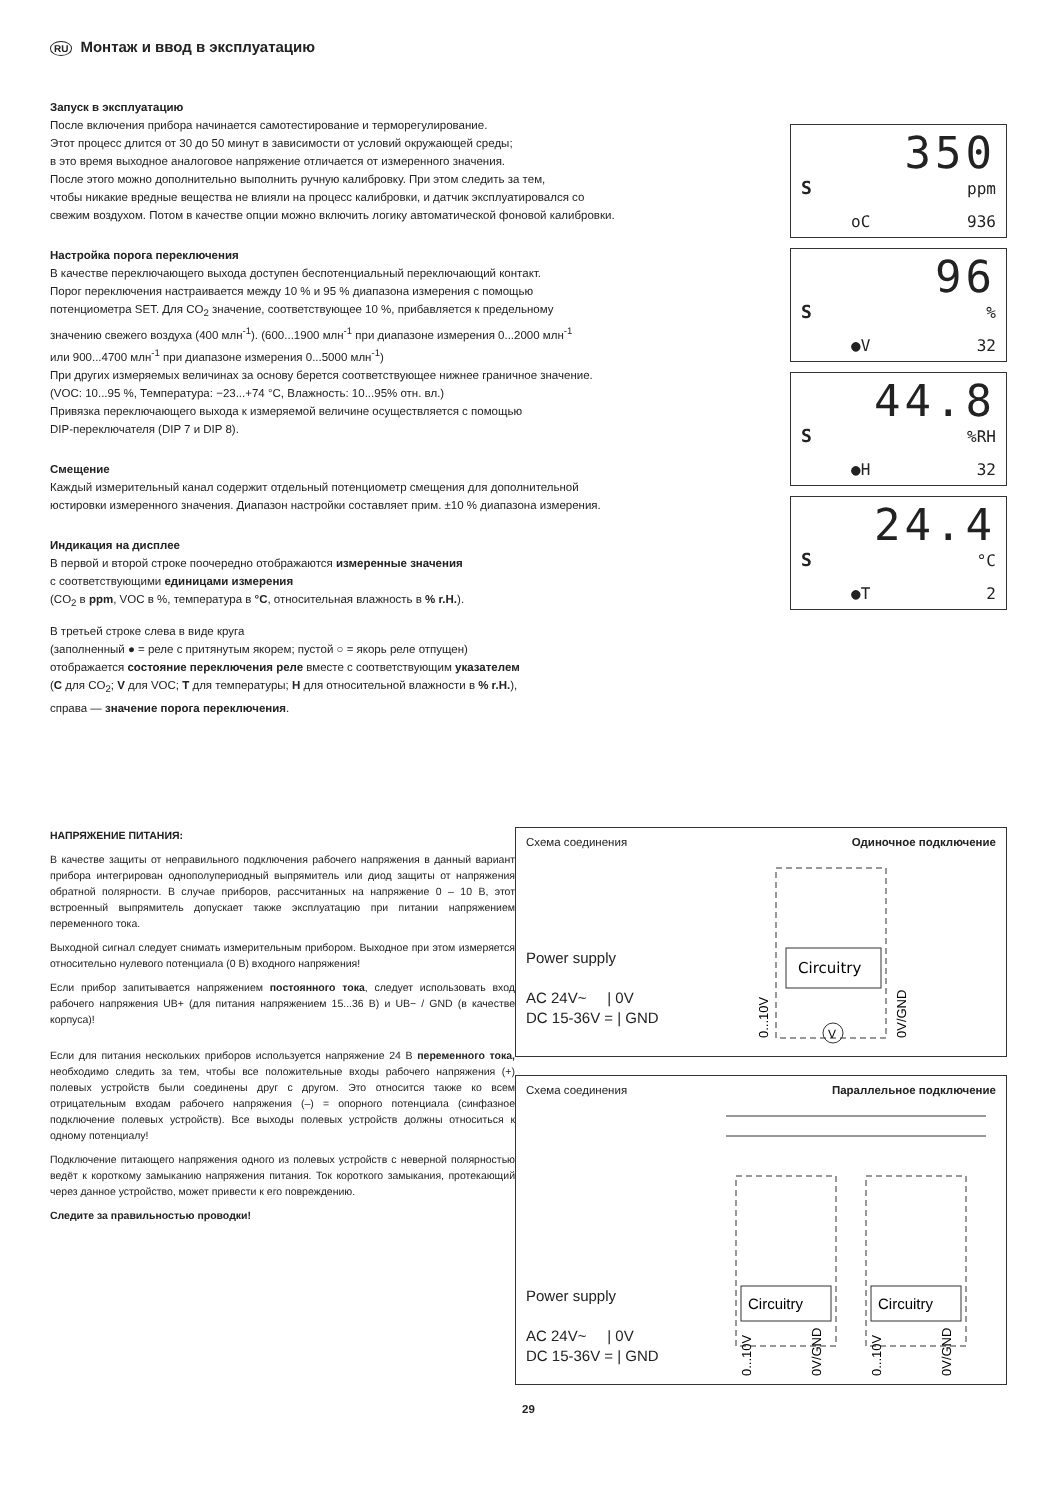RU Монтаж и ввод в эксплуатацию
Запуск в эксплуатацию
После включения прибора начинается самотестирование и терморегулирование.
Этот процесс длится от 30 до 50 минут в зависимости от условий окружающей среды;
в это время выходное аналоговое напряжение отличается от измеренного значения.
После этого можно дополнительно выполнить ручную калибровку. При этом следить за тем,
чтобы никакие вредные вещества не влияли на процесс калибровки, и датчик эксплуатировался со
свежим воздухом. Потом в качестве опции можно включить логику автоматической фоновой калибровки.
Настройка порога переключения
В качестве переключающего выхода доступен беспотенциальный переключающий контакт.
Порог переключения настраивается между 10 % и 95 % диапазона измерения с помощью
потенциометра SET. Для CO<sub>2</sub> значение, соответствующее 10 %, прибавляется к предельному
значению свежего воздуха (400 млн<sup>-1</sup>). (600...1900 млн<sup>-1</sup> при диапазоне измерения 0...2000 млн<sup>-1</sup>
или 900...4700 млн<sup>-1</sup> при диапазоне измерения 0...5000 млн<sup>-1</sup>)
При других измеряемых величинах за основу берется соответствующее нижнее граничное значение.
(VOC: 10...95 %, Температура: −23...+74 °C, Влажность: 10...95% отн. вл.)
Привязка переключающего выхода к измеряемой величине осуществляется с помощью
DIP-переключателя (DIP 7 и DIP 8).
Смещение
Каждый измерительный канал содержит отдельный потенциометр смещения для дополнительной
юстировки измеренного значения. Диапазон настройки составляет прим. ±10 % диапазона измерения.
Индикация на дисплее
В первой и второй строке поочередно отображаются измеренные значения
с соответствующими единицами измерения
(CO<sub>2</sub> в ppm, VOC в %, температура в °C, относительная влажность в % r.H.).
В третьей строке слева в виде круга
(заполненный ● = реле с притянутым якорем; пустой ○ = якорь реле отпущен)
отображается состояние переключения реле вместе с соответствующим указателем
(C для CO<sub>2</sub>; V для VOC; T для температуры; H для относительной влажности в % r.H.),
справа — значение порога переключения.
350
S ppm
oC 936
96
S%
●V 32
44.8
S%RH
●H 32
24.4
S °C
●T 2
НАПРЯЖЕНИЕ ПИТАНИЯ:
В качестве защиты от неправильного подключения рабочего напряжения в данный вариант прибора интегрирован однополупериодный выпрямитель или диод защиты от напряжения обратной полярности. В случае приборов, рассчитанных на напряжение 0 – 10 В, этот встроенный выпрямитель допускает также эксплуатацию при питании напряжением переменного тока.
Выходной сигнал следует снимать измерительным прибором. Выходное при этом измеряется относительно нулевого потенциала (0 В) входного напряжения!
Если прибор запитывается напряжением постоянного тока, следует использовать вход рабочего напряжения UB+ (для питания напряжением 15...36 В) и UB− / GND (в качестве корпуса)!
Если для питания нескольких приборов используется напряжение 24 В переменного тока, необходимо следить за тем, чтобы все положительные входы рабочего напряжения (+) полевых устройств были соединены друг с другом. Это относится также ко всем отрицательным входам рабочего напряжения (–) = опорного потенциала (синфазное подключение полевых устройств). Все выходы полевых устройств должны относиться к одному потенциалу!
Подключение питающего напряжения одного из полевых устройств с неверной полярностью ведёт к короткому замыканию напряжения питания. Ток короткого замыкания, протекающий через данное устройство, может привести к его повреждению.
Следите за правильностью проводки!
Схема соединения Одиночное подключение
Power supply
AC 24V~ | 0V
DC 15-36V = | GND
Circuitry
0...10V
0V/GND
V
Схема соединения Параллельное подключение
Power supply
AC 24V~ | 0V
DC 15-36V = | GND
Circuitry
Circuitry
0...10V
0V/GND
0...10V
0V/GND
29